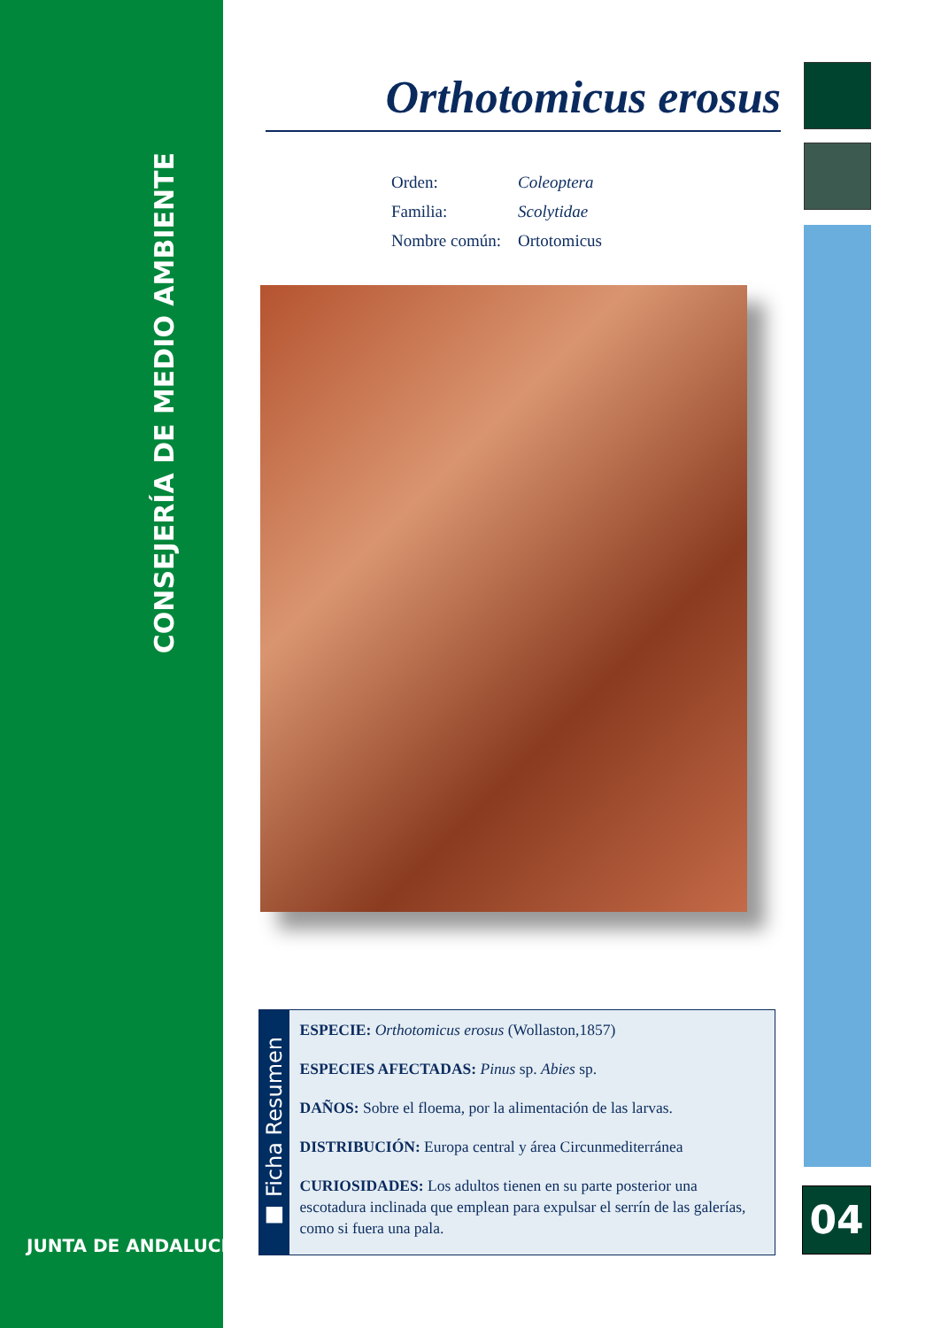CONSEJERÍA DE MEDIO AMBIENTE
JUNTA DE ANDALUCIA
Orthotomicus erosus
Orden: Coleoptera
Familia: Scolytidae
Nombre común: Ortotomicus
■ Ficha Resumen
ESPECIE: Orthotomicus erosus (Wollaston,1857)
ESPECIES AFECTADAS: Pinus sp. Abies sp.
DAÑOS: Sobre el floema, por la alimentación de las larvas.
DISTRIBUCIÓN: Europa central y área Circunmediterránea
CURIOSIDADES: Los adultos tienen en su parte posterior una escotadura inclinada que emplean para expulsar el serrín de las galerías, como si fuera una pala.
04